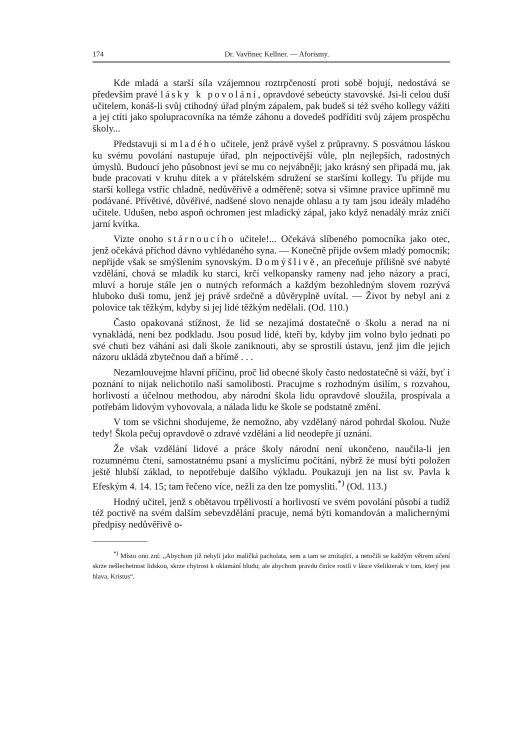174 Dr. Vavřinec Kellner. — Aforismy.
Kde mladá a starší síla vzájemnou roztrpčeností proti sobě bojují, nedostává se především pravé lásky k povolání, opravdové sebeúcty stavovské. Jsi-li celou duší učitelem, konáš-li svůj ctihodný úřad plným zápalem, pak budeš si též svého kollegy vážiti a jej ctíti jako spolupracovníka na témže záhonu a dovedeš podříditi svůj zájem prospěchu školy...
Představuji si mladého učitele, jenž právě vyšel z průpravny. S posvátnou láskou ku svému povolání nastupuje úřad, pln nejpoctivější vůle, pln nejlepších, radostných úmyslů. Budoucí jeho působnost jeví se mu co nejvábněji; jako krásný sen připadá mu, jak bude pracovati v kruhu dítek a v přátelském sdružení se staršími kollegy. Tu přijde mu starší kollega vstříc chladně, nedůvěřivě a odměřeně; sotva si všimne pravice upřímně mu podávané. Přívětivé, důvěřivé, nadšené slovo nenajde ohlasu a ty tam jsou ideály mladého učitele. Udušen, nebo aspoň ochromen jest mladický zápal, jako když nenadálý mráz zničí jarní kvítka.
Vizte onoho stárnoucího učitele!... Očekává slíbeného pomocníka jako otec, jenž očekává příchod dávno vyhlédaného syna. — Konečně přijde ovšem mladý pomocník; nepřijde však se smýšlením synovským. Domýšlivě, an přeceňuje přílišně své nabyté vzdělání, chová se mladík ku starci, krčí velkopansky rameny nad jeho názory a prací, mluví a horuje stále jen o nutných reformách a každým bezohledným slovem rozrývá hluboko duši tomu, jenž jej právě srdečně a důvěryplně uvítal. — Život by nebyl ani z polovice tak těžkým, kdyby si jej lidé těžkým nedělali. (Od. 110.)
Často opakovaná stížnost, že lid se nezajímá dostatečně o školu a nerad na ni vynakládá, není bez podkladu. Jsou posud lidé, kteří by, kdyby jim volno bylo jednati po své chuti bez váhání asi dali škole zaniknouti, aby se sprostili ústavu, jenž jim dle jejich názoru ukládá zbytečnou daň a břímě . . .
Nezamlouvejme hlavní příčinu, proč lid obecné školy často nedostatečně si váží, byť i poznání to nijak nelichotilo naší samolibosti. Pracujme s rozhodným úsilím, s rozvahou, horlivostí a účelnou methodou, aby národní škola lidu opravdově sloužila, prospívala a potřebám lidovým vyhovovala, a nálada lidu ke škole se podstatně změní.
V tom se všichni shodujeme, že nemožno, aby vzdělaný národ pohrdal školou. Nuže tedy! Škola pečuj opravdově o zdravé vzdělání a lid neodepře jí uznání.
Že však vzdělání lidové a práce školy národní není ukončeno, naučila-li jen rozumnému čtení, samostatnému psaní a myslícímu počítání, nýbrž že musí býti položen ještě hlubší základ, to nepotřebuje dalšího výkladu. Poukazuji jen na list sv. Pavla k Efeským 4. 14. 15; tam řečeno více, nežli za den lze pomysliti.<sup>*)</sup> (Od. 113.)
Hodný učitel, jenž s obětavou trpělivostí a horlivostí ve svém povolání působí a tudíž též poctivě na svém dalším sebevzdělání pracuje, nemá býti komandován a malichernými předpisy nedůvěřivě o-
<sup>*)</sup> Místo ono zní: „Abychom již nebyli jako maličká pacholata, sem a tam se zmítající, a netočili se každým větrem učení skrze nešlechetnost lidskou, skrze chytrost k oklamání bludu; ale abychom pravdu činíce rostli v lásce všelikterak v tom, který jest hlava, Kristus“.